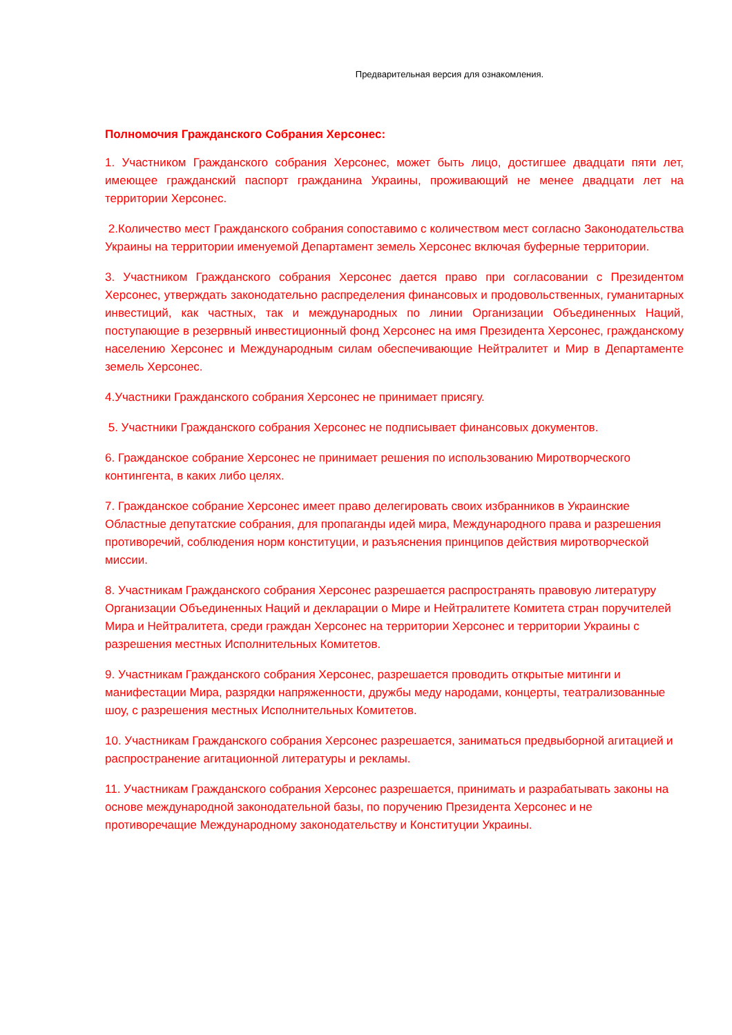Предварительная версия для ознакомления.
Полномочия Гражданского Собрания Херсонес:
1. Участником Гражданского собрания Херсонес, может быть лицо, достигшее двадцати пяти лет, имеющее гражданский паспорт гражданина Украины, проживающий не менее двадцати лет на территории Херсонес.
2.Количество мест Гражданского собрания сопоставимо с количеством мест согласно Законодательства Украины на территории именуемой Департамент земель Херсонес включая буферные территории.
3. Участником Гражданского собрания Херсонес дается право при согласовании с Президентом Херсонес, утверждать законодательно распределения финансовых и продовольственных, гуманитарных инвестиций, как частных, так и международных по линии Организации Объединенных Наций, поступающие в резервный инвестиционный фонд Херсонес на имя Президента Херсонес, гражданскому населению Херсонес и Международным силам обеспечивающие Нейтралитет и Мир в Департаменте земель Херсонес.
4.Участники Гражданского собрания Херсонес не принимает присягу.
5. Участники Гражданского собрания Херсонес не подписывает финансовых документов.
6. Гражданское собрание Херсонес не принимает решения по использованию Миротворческого контингента, в каких либо целях.
7. Гражданское собрание Херсонес имеет право делегировать своих избранников в Украинские Областные депутатские собрания, для пропаганды идей мира, Международного права и разрешения противоречий, соблюдения норм конституции, и разъяснения принципов действия миротворческой миссии.
8. Участникам Гражданского собрания Херсонес разрешается распространять правовую литературу Организации Объединенных Наций и декларации о Мире и Нейтралитете Комитета стран поручителей Мира и Нейтралитета, среди граждан Херсонес на территории Херсонес и территории Украины с разрешения местных Исполнительных Комитетов.
9. Участникам Гражданского собрания Херсонес, разрешается проводить открытые митинги и манифестации Мира, разрядки напряженности, дружбы меду народами, концерты, театрализованные шоу, с разрешения местных Исполнительных Комитетов.
10. Участникам Гражданского собрания Херсонес разрешается, заниматься предвыборной агитацией и распространение агитационной литературы и рекламы.
11. Участникам Гражданского собрания Херсонес разрешается, принимать и разрабатывать законы на основе международной законодательной базы, по поручению Президента Херсонес и не противоречащие Международному законодательству и Конституции Украины.